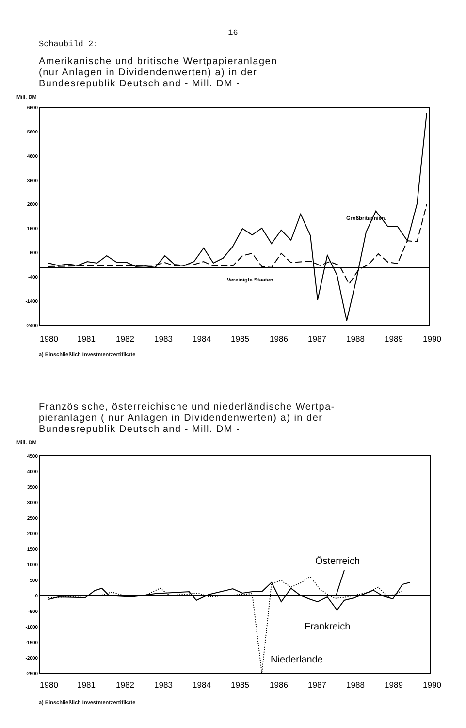16
Schaubild 2:
Amerikanische und britische Wertpapieranlagen
(nur Anlagen in Dividendenwerten) a) in der
Bundesrepublik Deutschland - Mill. DM -
Mill. DM
6600
5600
4600
3600
2600
1600
600
-400
-1400
-2400
Großbritannien.
Vereinigte Staaten
1980
1981
1982
1983
1984
1985
1986
1987
1988
1989
1990
a) Einschließlich Investmentzertifikate
Französische, österreichische und niederländische Wertpa-
pieranlagen ( nur Anlagen in Dividendenwerten) a) in der
Bundesrepublik Deutschland - Mill. DM -
Mill. DM
4500
4000
3500
3000
2500
2000
1500
1000
500
0
-500
-1000
-1500
-2000
-2500
Österreich
Frankreich
Niederlande
1980
1981
1982
1983
1984
1985
1986
1987
1988
1989
1990
a) Einschließlich Investmentzertifikate